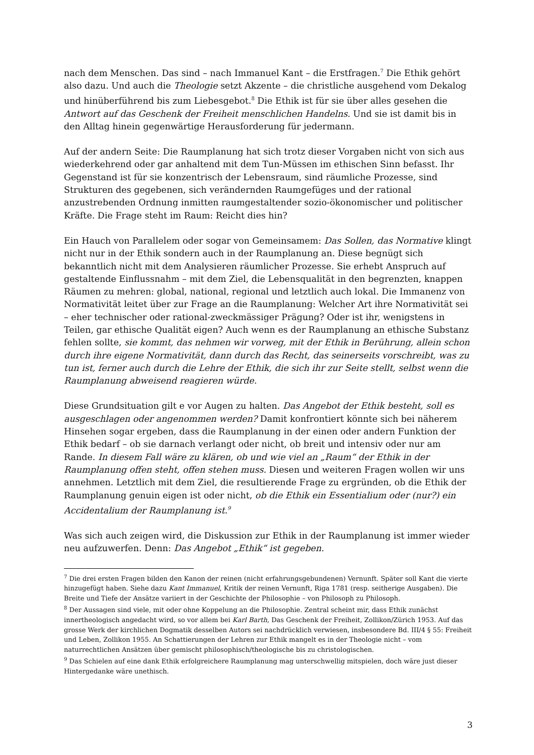nach dem Menschen. Das sind – nach Immanuel Kant – die Erstfragen.<sup>7</sup> Die Ethik gehört also dazu. Und auch die Theologie setzt Akzente – die christliche ausgehend vom Dekalog und hinüberführend bis zum Liebesgebot.<sup>8</sup> Die Ethik ist für sie über alles gesehen die Antwort auf das Geschenk der Freiheit menschlichen Handelns. Und sie ist damit bis in den Alltag hinein gegenwärtige Herausforderung für jedermann.
Auf der andern Seite: Die Raumplanung hat sich trotz dieser Vorgaben nicht von sich aus wiederkehrend oder gar anhaltend mit dem Tun-Müssen im ethischen Sinn befasst. Ihr Gegenstand ist für sie konzentrisch der Lebensraum, sind räumliche Prozesse, sind Strukturen des gegebenen, sich verändernden Raumgefüges und der rational anzustrebenden Ordnung inmitten raumgestaltender sozio-ökonomischer und politischer Kräfte. Die Frage steht im Raum: Reicht dies hin?
Ein Hauch von Parallelem oder sogar von Gemeinsamem: Das Sollen, das Normative klingt nicht nur in der Ethik sondern auch in der Raumplanung an. Diese begnügt sich bekanntlich nicht mit dem Analysieren räumlicher Prozesse. Sie erhebt Anspruch auf gestaltende Einflussnahm – mit dem Ziel, die Lebensqualität in den begrenzten, knappen Räumen zu mehren: global, national, regional und letztlich auch lokal. Die Immanenz von Normativität leitet über zur Frage an die Raumplanung: Welcher Art ihre Normativität sei – eher technischer oder rational-zweckmässiger Prägung? Oder ist ihr, wenigstens in Teilen, gar ethische Qualität eigen? Auch wenn es der Raumplanung an ethische Substanz fehlen sollte, sie kommt, das nehmen wir vorweg, mit der Ethik in Berührung, allein schon durch ihre eigene Normativität, dann durch das Recht, das seinerseits vorschreibt, was zu tun ist, ferner auch durch die Lehre der Ethik, die sich ihr zur Seite stellt, selbst wenn die Raumplanung abweisend reagieren würde.
Diese Grundsituation gilt e vor Augen zu halten. Das Angebot der Ethik besteht, soll es ausgeschlagen oder angenommen werden? Damit konfrontiert könnte sich bei näherem Hinsehen sogar ergeben, dass die Raumplanung in der einen oder andern Funktion der Ethik bedarf – ob sie darnach verlangt oder nicht, ob breit und intensiv oder nur am Rande. In diesem Fall wäre zu klären, ob und wie viel an „Raum“ der Ethik in der Raumplanung offen steht, offen stehen muss. Diesen und weiteren Fragen wollen wir uns annehmen. Letztlich mit dem Ziel, die resultierende Frage zu ergründen, ob die Ethik der Raumplanung genuin eigen ist oder nicht, ob die Ethik ein Essentialium oder (nur?) ein Accidentalium der Raumplanung ist.<sup>9</sup>
Was sich auch zeigen wird, die Diskussion zur Ethik in der Raumplanung ist immer wieder neu aufzuwerfen. Denn: Das Angebot „Ethik“ ist gegeben.
<sup>7</sup> Die drei ersten Fragen bilden den Kanon der reinen (nicht erfahrungsgebundenen) Vernunft. Später soll Kant die vierte hinzugefügt haben. Siehe dazu Kant Immanuel, Kritik der reinen Vernunft, Riga 1781 (resp. seitherige Ausgaben). Die Breite und Tiefe der Ansätze variiert in der Geschichte der Philosophie – von Philosoph zu Philosoph.
<sup>8</sup> Der Aussagen sind viele, mit oder ohne Koppelung an die Philosophie. Zentral scheint mir, dass Ethik zunächst innertheologisch angedacht wird, so vor allem bei Karl Barth, Das Geschenk der Freiheit, Zollikon/Zürich 1953. Auf das grosse Werk der kirchlichen Dogmatik desselben Autors sei nachdrücklich verwiesen, insbesondere Bd. III/4 § 55: Freiheit und Leben, Zollikon 1955. An Schattierungen der Lehren zur Ethik mangelt es in der Theologie nicht – vom naturrechtlichen Ansätzen über gemischt philosophisch/theologische bis zu christologischen.
<sup>9</sup> Das Schielen auf eine dank Ethik erfolgreichere Raumplanung mag unterschwellig mitspielen, doch wäre just dieser Hintergedanke wäre unethisch.
3